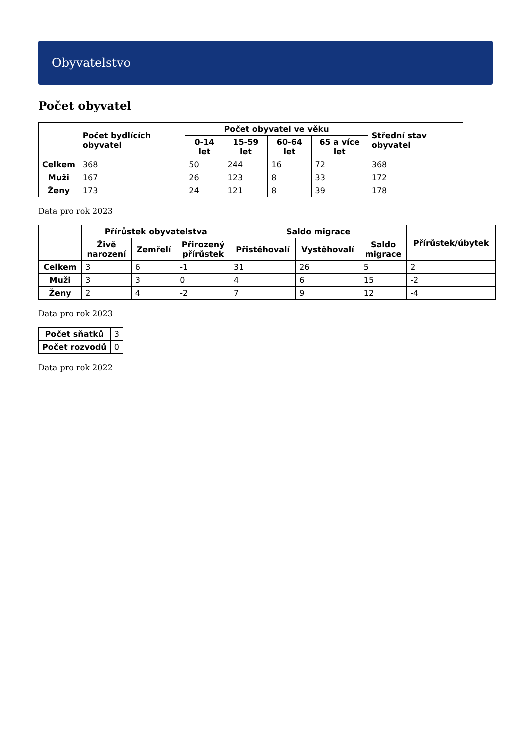Obyvatelstvo
Počet obyvatel
| | Počet bydlících obyvatel | Počet obyvatel ve věku | | | | Střední stav obyvatel |
| --- | --- | --- | --- | --- | --- | --- |
| | | 0-14 let | 15-59 let | 60-64 let | 65 a více let | |
| Celkem | 368 | 50 | 244 | 16 | 72 | 368 |
| Muži | 167 | 26 | 123 | 8 | 33 | 172 |
| Ženy | 173 | 24 | 121 | 8 | 39 | 178 |
Data pro rok 2023
| | Přírůstek obyvatelstva | | | Saldo migrace | | | Přírůstek/úbytek |
| --- | --- | --- | --- | --- | --- | --- | --- |
| | Živě narození | Zemřelí | Přirozený přírůstek | Přistěhovalí | Vystěhovalí | Saldo migrace | |
| Celkem | 3 | 6 | -1 | 31 | 26 | 5 | 2 |
| Muži | 3 | 3 | 0 | 4 | 6 | 15 | -2 |
| Ženy | 2 | 4 | -2 | 7 | 9 | 12 | -4 |
Data pro rok 2023
| Počet sňatků | 3 |
| Počet rozvodů | 0 |
Data pro rok 2022